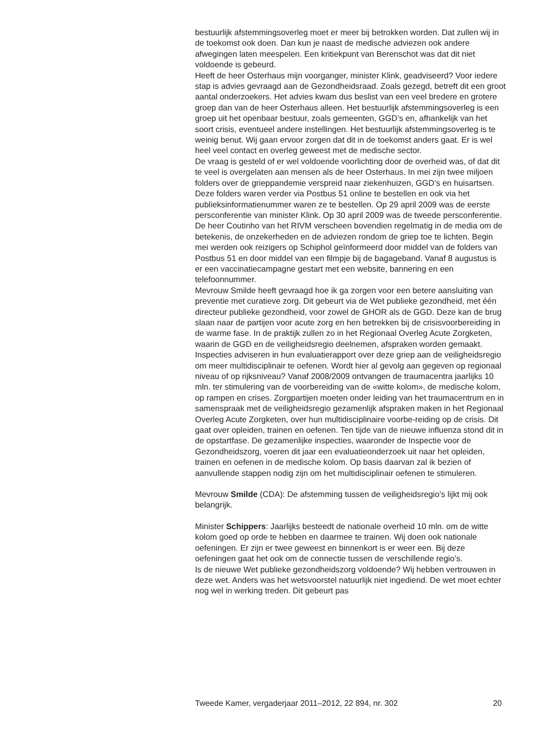bestuurlijk afstemmingsoverleg moet er meer bij betrokken worden. Dat zullen wij in de toekomst ook doen. Dan kun je naast de medische adviezen ook andere afwegingen laten meespelen. Een kritiekpunt van Berenschot was dat dit niet voldoende is gebeurd.
Heeft de heer Osterhaus mijn voorganger, minister Klink, geadviseerd? Voor iedere stap is advies gevraagd aan de Gezondheidsraad. Zoals gezegd, betreft dit een groot aantal onderzoekers. Het advies kwam dus beslist van een veel bredere en grotere groep dan van de heer Osterhaus alleen. Het bestuurlijk afstemmingsoverleg is een groep uit het openbaar bestuur, zoals gemeenten, GGD’s en, afhankelijk van het soort crisis, eventueel andere instellingen. Het bestuurlijk afstemmingsoverleg is te weinig benut. Wij gaan ervoor zorgen dat dit in de toekomst anders gaat. Er is wel heel veel contact en overleg geweest met de medische sector.
De vraag is gesteld of er wel voldoende voorlichting door de overheid was, of dat dit te veel is overgelaten aan mensen als de heer Osterhaus. In mei zijn twee miljoen folders over de grieppandemie verspreid naar ziekenhuizen, GGD’s en huisartsen. Deze folders waren verder via Postbus 51 online te bestellen en ook via het publieksinformatienummer waren ze te bestellen. Op 29 april 2009 was de eerste persconferentie van minister Klink. Op 30 april 2009 was de tweede persconferentie. De heer Coutinho van het RIVM verscheen bovendien regelmatig in de media om de betekenis, de onzekerheden en de adviezen rondom de griep toe te lichten. Begin mei werden ook reizigers op Schiphol geïnformeerd door middel van de folders van Postbus 51 en door middel van een filmpje bij de bagageband. Vanaf 8 augustus is er een vaccinatiecampagne gestart met een website, bannering en een telefoonnummer.
Mevrouw Smilde heeft gevraagd hoe ik ga zorgen voor een betere aansluiting van preventie met curatieve zorg. Dit gebeurt via de Wet publieke gezondheid, met één directeur publieke gezondheid, voor zowel de GHOR als de GGD. Deze kan de brug slaan naar de partijen voor acute zorg en hen betrekken bij de crisisvoorbereiding in de warme fase. In de praktijk zullen zo in het Regionaal Overleg Acute Zorgketen, waarin de GGD en de veiligheidsregio deelnemen, afspraken worden gemaakt.
Inspecties adviseren in hun evaluatierapport over deze griep aan de veiligheidsregio om meer multidisciplinair te oefenen. Wordt hier al gevolg aan gegeven op regionaal niveau of op rijksniveau? Vanaf 2008/2009 ontvangen de traumacentra jaarlijks 10 mln. ter stimulering van de voorbereiding van de «witte kolom», de medische kolom, op rampen en crises. Zorgpartijen moeten onder leiding van het traumacentrum en in samenspraak met de veiligheidsregio gezamenlijk afspraken maken in het Regionaal Overleg Acute Zorgketen, over hun multidisciplinaire voorbe-reiding op de crisis. Dit gaat over opleiden, trainen en oefenen. Ten tijde van de nieuwe influenza stond dit in de opstartfase. De gezamenlijke inspecties, waaronder de Inspectie voor de Gezondheidszorg, voeren dit jaar een evaluatieonderzoek uit naar het opleiden, trainen en oefenen in de medische kolom. Op basis daarvan zal ik bezien of aanvullende stappen nodig zijn om het multidisciplinair oefenen te stimuleren.
Mevrouw Smilde (CDA): De afstemming tussen de veiligheidsregio’s lijkt mij ook belangrijk.
Minister Schippers: Jaarlijks besteedt de nationale overheid 10 mln. om de witte kolom goed op orde te hebben en daarmee te trainen. Wij doen ook nationale oefeningen. Er zijn er twee geweest en binnenkort is er weer een. Bij deze oefeningen gaat het ook om de connectie tussen de verschillende regio’s.
Is de nieuwe Wet publieke gezondheidszorg voldoende? Wij hebben vertrouwen in deze wet. Anders was het wetsvoorstel natuurlijk niet ingediend. De wet moet echter nog wel in werking treden. Dit gebeurt pas
Tweede Kamer, vergaderjaar 2011–2012, 22 894, nr. 302 20